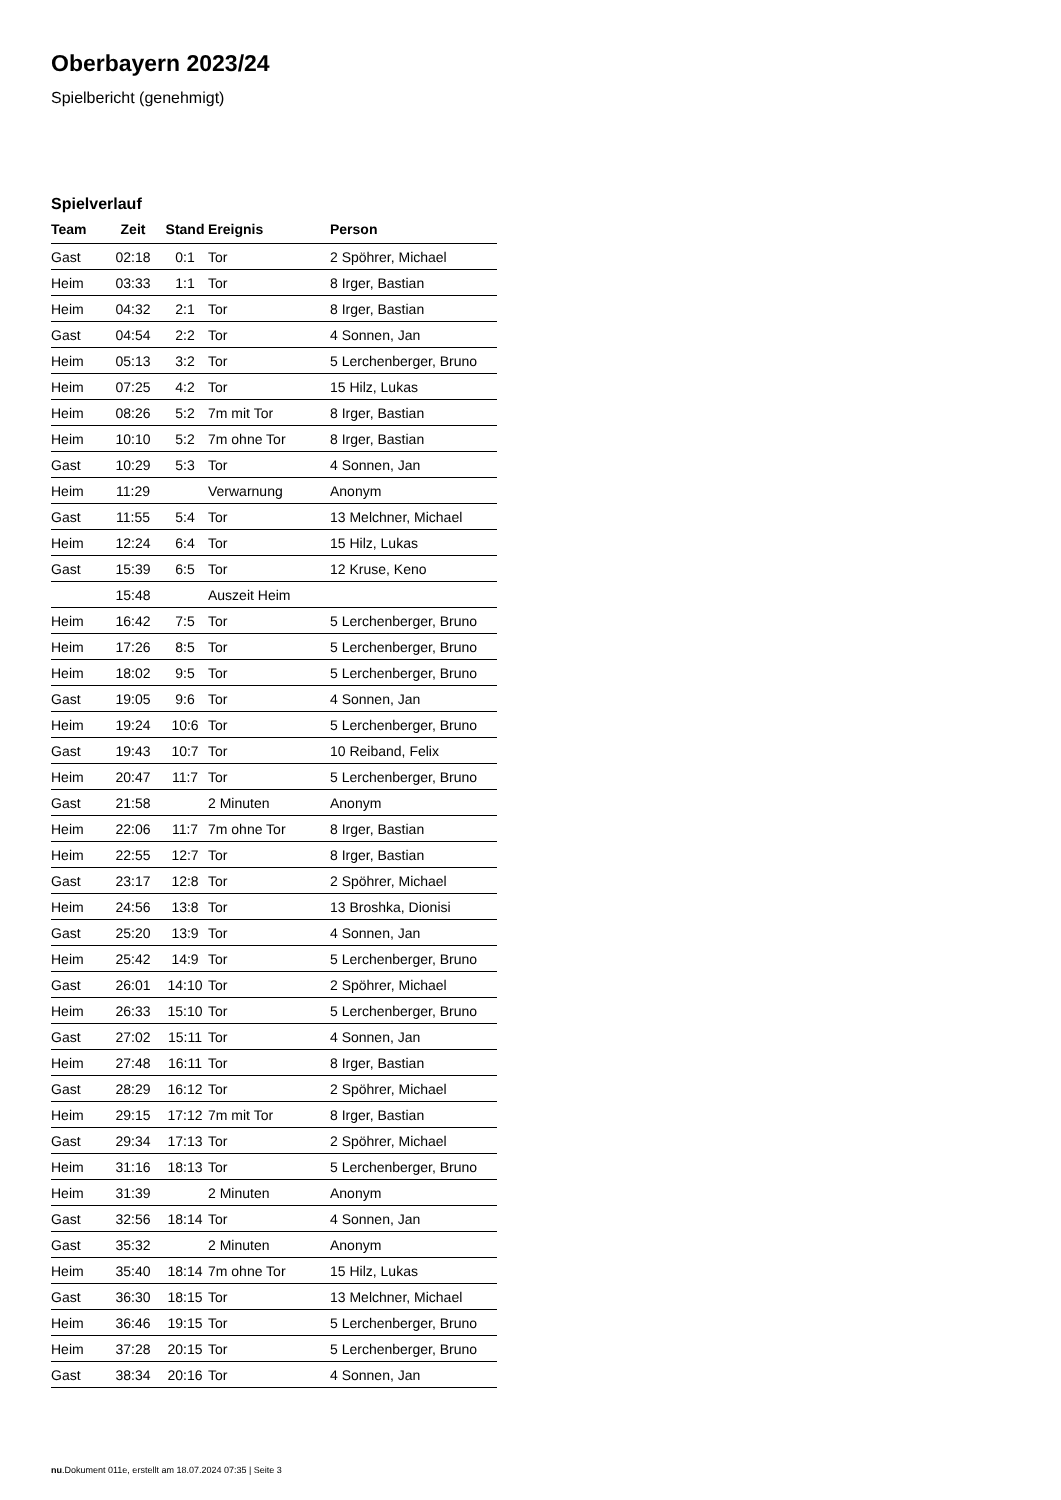Oberbayern 2023/24
Spielbericht (genehmigt)
Spielverlauf
| Team | Zeit | Stand | Ereignis | Person |
| --- | --- | --- | --- | --- |
| Gast | 02:18 | 0:1 | Tor | 2 Spöhrer, Michael |
| Heim | 03:33 | 1:1 | Tor | 8 Irger, Bastian |
| Heim | 04:32 | 2:1 | Tor | 8 Irger, Bastian |
| Gast | 04:54 | 2:2 | Tor | 4 Sonnen, Jan |
| Heim | 05:13 | 3:2 | Tor | 5 Lerchenberger, Bruno |
| Heim | 07:25 | 4:2 | Tor | 15 Hilz, Lukas |
| Heim | 08:26 | 5:2 | 7m mit Tor | 8 Irger, Bastian |
| Heim | 10:10 | 5:2 | 7m ohne Tor | 8 Irger, Bastian |
| Gast | 10:29 | 5:3 | Tor | 4 Sonnen, Jan |
| Heim | 11:29 | | Verwarnung | Anonym |
| Gast | 11:55 | 5:4 | Tor | 13 Melchner, Michael |
| Heim | 12:24 | 6:4 | Tor | 15 Hilz, Lukas |
| Gast | 15:39 | 6:5 | Tor | 12 Kruse, Keno |
| | 15:48 | | Auszeit Heim | |
| Heim | 16:42 | 7:5 | Tor | 5 Lerchenberger, Bruno |
| Heim | 17:26 | 8:5 | Tor | 5 Lerchenberger, Bruno |
| Heim | 18:02 | 9:5 | Tor | 5 Lerchenberger, Bruno |
| Gast | 19:05 | 9:6 | Tor | 4 Sonnen, Jan |
| Heim | 19:24 | 10:6 | Tor | 5 Lerchenberger, Bruno |
| Gast | 19:43 | 10:7 | Tor | 10 Reiband, Felix |
| Heim | 20:47 | 11:7 | Tor | 5 Lerchenberger, Bruno |
| Gast | 21:58 | | 2 Minuten | Anonym |
| Heim | 22:06 | 11:7 | 7m ohne Tor | 8 Irger, Bastian |
| Heim | 22:55 | 12:7 | Tor | 8 Irger, Bastian |
| Gast | 23:17 | 12:8 | Tor | 2 Spöhrer, Michael |
| Heim | 24:56 | 13:8 | Tor | 13 Broshka, Dionisi |
| Gast | 25:20 | 13:9 | Tor | 4 Sonnen, Jan |
| Heim | 25:42 | 14:9 | Tor | 5 Lerchenberger, Bruno |
| Gast | 26:01 | 14:10 | Tor | 2 Spöhrer, Michael |
| Heim | 26:33 | 15:10 | Tor | 5 Lerchenberger, Bruno |
| Gast | 27:02 | 15:11 | Tor | 4 Sonnen, Jan |
| Heim | 27:48 | 16:11 | Tor | 8 Irger, Bastian |
| Gast | 28:29 | 16:12 | Tor | 2 Spöhrer, Michael |
| Heim | 29:15 | 17:12 | 7m mit Tor | 8 Irger, Bastian |
| Gast | 29:34 | 17:13 | Tor | 2 Spöhrer, Michael |
| Heim | 31:16 | 18:13 | Tor | 5 Lerchenberger, Bruno |
| Heim | 31:39 | | 2 Minuten | Anonym |
| Gast | 32:56 | 18:14 | Tor | 4 Sonnen, Jan |
| Gast | 35:32 | | 2 Minuten | Anonym |
| Heim | 35:40 | 18:14 | 7m ohne Tor | 15 Hilz, Lukas |
| Gast | 36:30 | 18:15 | Tor | 13 Melchner, Michael |
| Heim | 36:46 | 19:15 | Tor | 5 Lerchenberger, Bruno |
| Heim | 37:28 | 20:15 | Tor | 5 Lerchenberger, Bruno |
| Gast | 38:34 | 20:16 | Tor | 4 Sonnen, Jan |
nu.Dokument 011e, erstellt am 18.07.2024 07:35 | Seite 3